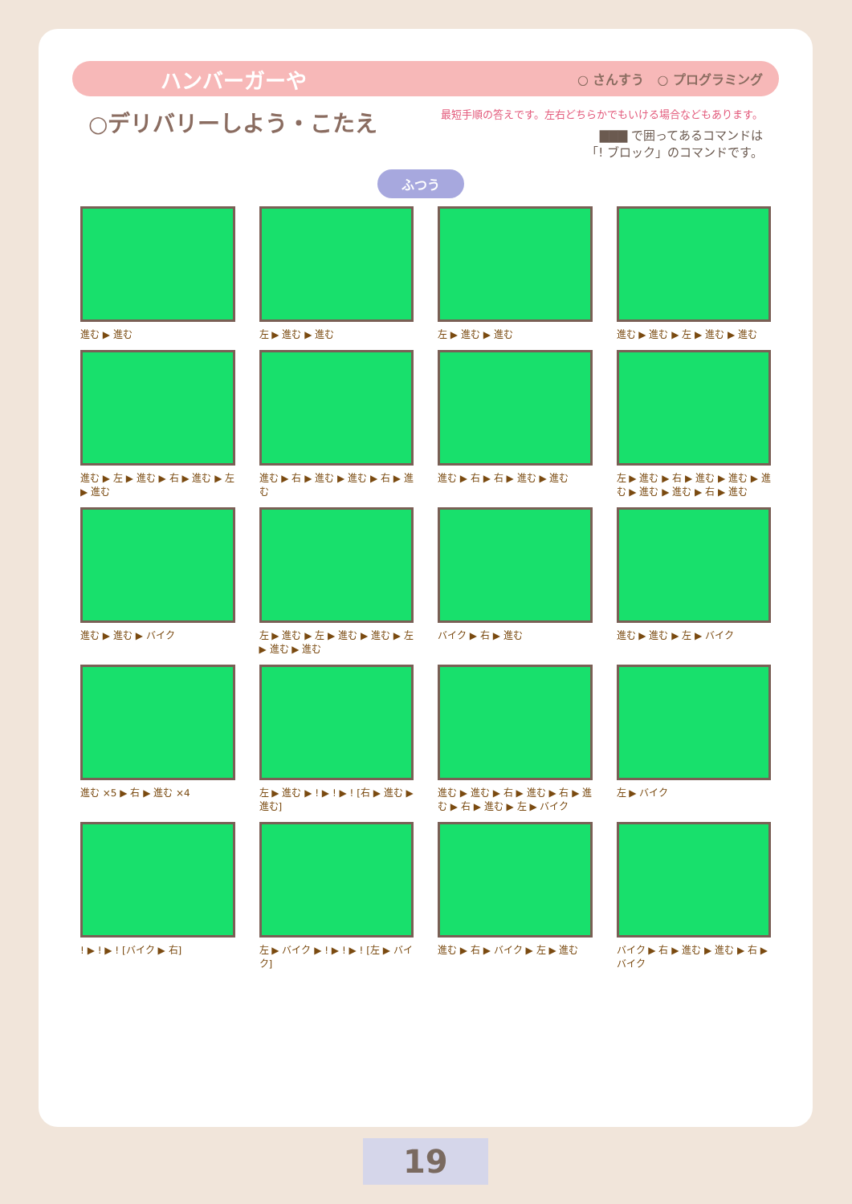ハンバーガーや ○ さんすう　○ プログラミング
○デリバリーしよう・こたえ
最短手順の答えです。左右どちらかでもいける場合などもあります。
▇▇▇ で囲ってあるコマンドは
「! ブロック」のコマンドです。
ふつう
進む ▶ 進む
左 ▶ 進む ▶ 進む
左 ▶ 進む ▶ 進む
進む ▶ 進む ▶ 左 ▶ 進む ▶ 進む
進む ▶ 左 ▶ 進む ▶ 右 ▶ 進む ▶ 左 ▶ 進む
進む ▶ 右 ▶ 進む ▶ 進む ▶ 右 ▶ 進む
進む ▶ 右 ▶ 右 ▶ 進む ▶ 進む
左 ▶ 進む ▶ 右 ▶ 進む ▶ 進む ▶ 進む ▶ 進む ▶ 進む ▶ 右 ▶ 進む
進む ▶ 進む ▶ バイク
左 ▶ 進む ▶ 左 ▶ 進む ▶ 進む ▶ 左 ▶ 進む ▶ 進む
バイク ▶ 右 ▶ 進む
進む ▶ 進む ▶ 左 ▶ バイク
進む ×5 ▶ 右 ▶ 進む ×4
左 ▶ 進む ▶ ! ▶ ! ▶ ! [右 ▶ 進む ▶ 進む]
進む ▶ 進む ▶ 右 ▶ 進む ▶ 右 ▶ 進む ▶ 右 ▶ 進む ▶ 左 ▶ バイク
左 ▶ バイク
! ▶ ! ▶ ! [バイク ▶ 右]
左 ▶ バイク ▶ ! ▶ ! ▶ ! [左 ▶ バイク]
進む ▶ 右 ▶ バイク ▶ 左 ▶ 進む
バイク ▶ 右 ▶ 進む ▶ 進む ▶ 右 ▶ バイク
19